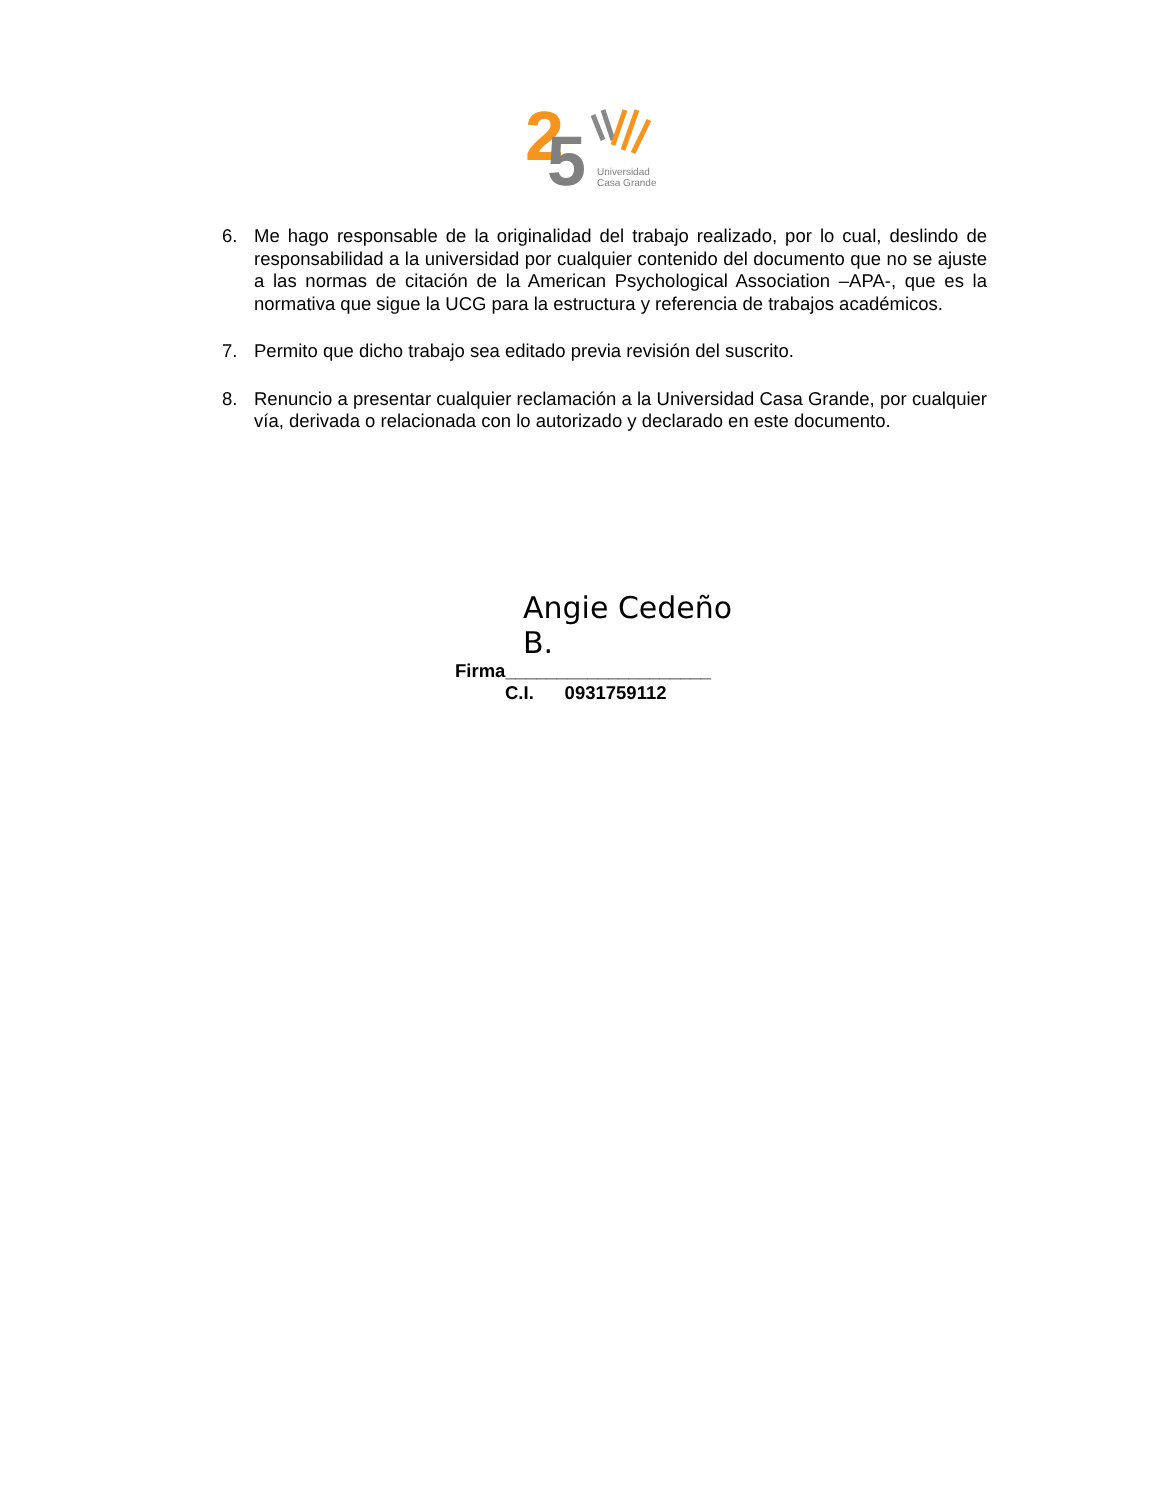2
5
Universidad
Casa Grande
6. Me hago responsable de la originalidad del trabajo realizado, por lo cual, deslindo de responsabilidad a la universidad por cualquier contenido del documento que no se ajuste a las normas de citación de la American Psychological Association –APA-, que es la normativa que sigue la UCG para la estructura y referencia de trabajos académicos.
7. Permito que dicho trabajo sea editado previa revisión del suscrito.
8. Renuncio a presentar cualquier reclamación a la Universidad Casa Grande, por cualquier vía, derivada o relacionada con lo autorizado y declarado en este documento.
Angie Cedeño B.
Firma____________________
C.I. 0931759112